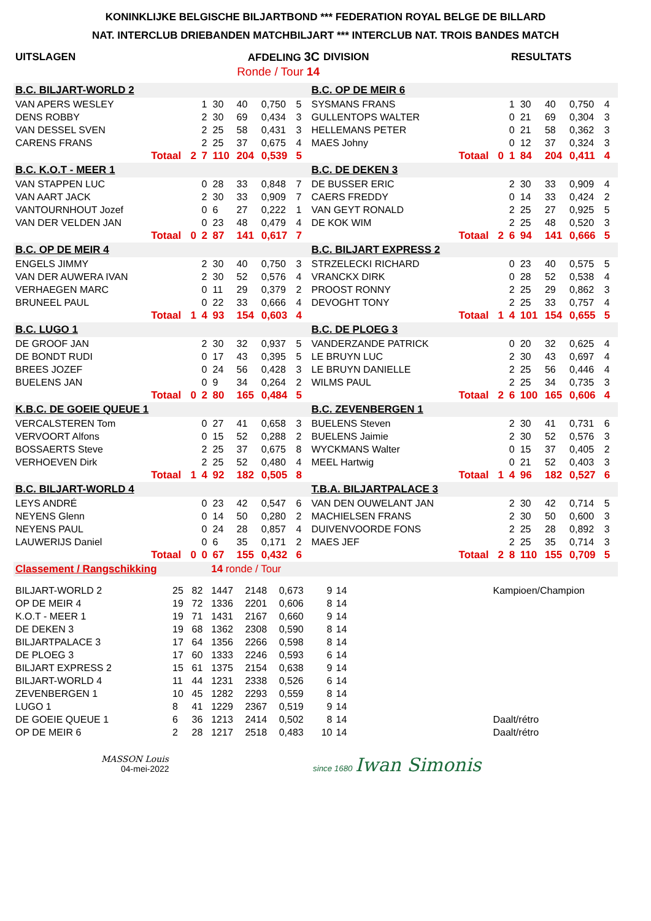KONINKLIJKE BELGISCHE BILJARTBOND *** FEDERATION ROYAL BELGE DE BILLARD
NAT. INTERCLUB DRIEBANDEN MATCHBILJART *** INTERCLUB NAT. TROIS BANDES MATCH
| UITSLAGEN | AFDELING 3C | DIVISION | RESULTATS |
| | Ronde / Tour 14 | | |
| B.C. BILJART-WORLD 2 | | | | | | | | | B.C. OP DE MEIR 6 | | | | | | | | |
| VAN APERS WESLEY | | | 1 | 30 | 40 | 0,750 | 5 | | SYSMANS FRANS | | | 1 | 30 | 40 | 0,750 | 4 | |
| DENS ROBBY | | | 2 | 30 | 69 | 0,434 | 3 | | GULLENTOPS WALTER | | | 0 | 21 | 69 | 0,304 | 3 | |
| VAN DESSEL SVEN | | | 2 | 25 | 58 | 0,431 | 3 | | HELLEMANS PETER | | | 0 | 21 | 58 | 0,362 | 3 | |
| CARENS FRANS | | | 2 | 25 | 37 | 0,675 | 4 | | MAES Johny | | | 0 | 12 | 37 | 0,324 | 3 | |
| | Totaal | 2 | 7 | 110 | 204 | 0,539 | 5 | | | Totaal | 0 | 1 | 84 | 204 | 0,411 | 4 | |
| B.C. K.O.T - MEER 1 | | | | | | | | | B.C. DE DEKEN 3 | | | | | | | | |
| VAN STAPPEN LUC | | | 0 | 28 | 33 | 0,848 | 7 | | DE BUSSER ERIC | | | 2 | 30 | 33 | 0,909 | 4 | |
| VAN AART JACK | | | 2 | 30 | 33 | 0,909 | 7 | | CAERS FREDDY | | | 0 | 14 | 33 | 0,424 | 2 | |
| VANTOURNHOUT Jozef | | | 0 | 6 | 27 | 0,222 | 1 | | VAN GEYT RONALD | | | 2 | 25 | 27 | 0,925 | 5 | |
| VAN DER VELDEN JAN | | | 0 | 23 | 48 | 0,479 | 4 | | DE KOK WIM | | | 2 | 25 | 48 | 0,520 | 3 | |
| | Totaal | 0 | 2 | 87 | 141 | 0,617 | 7 | | | Totaal | 2 | 6 | 94 | 141 | 0,666 | 5 | |
| B.C. OP DE MEIR 4 | | | | | | | | | B.C. BILJART EXPRESS 2 | | | | | | | | |
| ENGELS JIMMY | | | 2 | 30 | 40 | 0,750 | 3 | | STRZELECKI RICHARD | | | 0 | 23 | 40 | 0,575 | 5 | |
| VAN DER AUWERA IVAN | | | 2 | 30 | 52 | 0,576 | 4 | | VRANCKX DIRK | | | 0 | 28 | 52 | 0,538 | 4 | |
| VERHAEGEN MARC | | | 0 | 11 | 29 | 0,379 | 2 | | PROOST RONNY | | | 2 | 25 | 29 | 0,862 | 3 | |
| BRUNEEL PAUL | | | 0 | 22 | 33 | 0,666 | 4 | | DEVOGHT TONY | | | 2 | 25 | 33 | 0,757 | 4 | |
| | Totaal | 1 | 4 | 93 | 154 | 0,603 | 4 | | | Totaal | 1 | 4 | 101 | 154 | 0,655 | 5 | |
| B.C. LUGO 1 | | | | | | | | | B.C. DE PLOEG 3 | | | | | | | | |
| DE GROOF JAN | | | 2 | 30 | 32 | 0,937 | 5 | | VANDERZANDE PATRICK | | | 0 | 20 | 32 | 0,625 | 4 | |
| DE BONDT RUDI | | | 0 | 17 | 43 | 0,395 | 5 | | LE BRUYN LUC | | | 2 | 30 | 43 | 0,697 | 4 | |
| BREES JOZEF | | | 0 | 24 | 56 | 0,428 | 3 | | LE BRUYN DANIELLE | | | 2 | 25 | 56 | 0,446 | 4 | |
| BUELENS JAN | | | 0 | 9 | 34 | 0,264 | 2 | | WILMS PAUL | | | 2 | 25 | 34 | 0,735 | 3 | |
| | Totaal | 0 | 2 | 80 | 165 | 0,484 | 5 | | | Totaal | 2 | 6 | 100 | 165 | 0,606 | 4 | |
| K.B.C. DE GOEIE QUEUE 1 | | | | | | | | | B.C. ZEVENBERGEN 1 | | | | | | | | |
| VERCALSTEREN Tom | | | 0 | 27 | 41 | 0,658 | 3 | | BUELENS Steven | | | 2 | 30 | 41 | 0,731 | 6 | |
| VERVOORT Alfons | | | 0 | 15 | 52 | 0,288 | 2 | | BUELENS Jaimie | | | 2 | 30 | 52 | 0,576 | 3 | |
| BOSSAERTS Steve | | | 2 | 25 | 37 | 0,675 | 8 | | WYCKMANS Walter | | | 0 | 15 | 37 | 0,405 | 2 | |
| VERHOEVEN Dirk | | | 2 | 25 | 52 | 0,480 | 4 | | MEEL Hartwig | | | 0 | 21 | 52 | 0,403 | 3 | |
| | Totaal | 1 | 4 | 92 | 182 | 0,505 | 8 | | | Totaal | 1 | 4 | 96 | 182 | 0,527 | 6 | |
| B.C. BILJART-WORLD 4 | | | | | | | | | T.B.A. BILJARTPALACE 3 | | | | | | | | |
| LEYS ANDRÉ | | | 0 | 23 | 42 | 0,547 | 6 | | VAN DEN OUWELANT JAN | | | 2 | 30 | 42 | 0,714 | 5 | |
| NEYENS Glenn | | | 0 | 14 | 50 | 0,280 | 2 | | MACHIELSEN FRANS | | | 2 | 30 | 50 | 0,600 | 3 | |
| NEYENS PAUL | | | 0 | 24 | 28 | 0,857 | 4 | | DUIVENVOORDE FONS | | | 2 | 25 | 28 | 0,892 | 3 | |
| LAUWERIJS Daniel | | | 0 | 6 | 35 | 0,171 | 2 | | MAES JEF | | | 2 | 25 | 35 | 0,714 | 3 | |
| | Totaal | 0 | 0 | 67 | 155 | 0,432 | 6 | | | Totaal | 2 | 8 | 110 | 155 | 0,709 | 5 | |
| Classement / Rangschikking | | | 14 ronde / Tour | | | | | |
| BILJART-WORLD 2 | 25 | 82 | 1447 | 2148 | 0,673 | 9 | 14 | Kampioen/Champion |
| OP DE MEIR 4 | 19 | 72 | 1336 | 2201 | 0,606 | 8 | 14 | |
| K.O.T - MEER 1 | 19 | 71 | 1431 | 2167 | 0,660 | 9 | 14 | |
| DE DEKEN 3 | 19 | 68 | 1362 | 2308 | 0,590 | 8 | 14 | |
| BILJARTPALACE 3 | 17 | 64 | 1356 | 2266 | 0,598 | 8 | 14 | |
| DE PLOEG 3 | 17 | 60 | 1333 | 2246 | 0,593 | 6 | 14 | |
| BILJART EXPRESS 2 | 15 | 61 | 1375 | 2154 | 0,638 | 9 | 14 | |
| BILJART-WORLD 4 | 11 | 44 | 1231 | 2338 | 0,526 | 6 | 14 | |
| ZEVENBERGEN 1 | 10 | 45 | 1282 | 2293 | 0,559 | 8 | 14 | |
| LUGO 1 | 8 | 41 | 1229 | 2367 | 0,519 | 9 | 14 | |
| DE GOEIE QUEUE 1 | 6 | 36 | 1213 | 2414 | 0,502 | 8 | 14 | Daalt/rétro |
| OP DE MEIR 6 | 2 | 28 | 1217 | 2518 | 0,483 | 10 | 14 | Daalt/rétro |
MASSON Louis
04-mei-2022
since 1680 Iwan Simonis